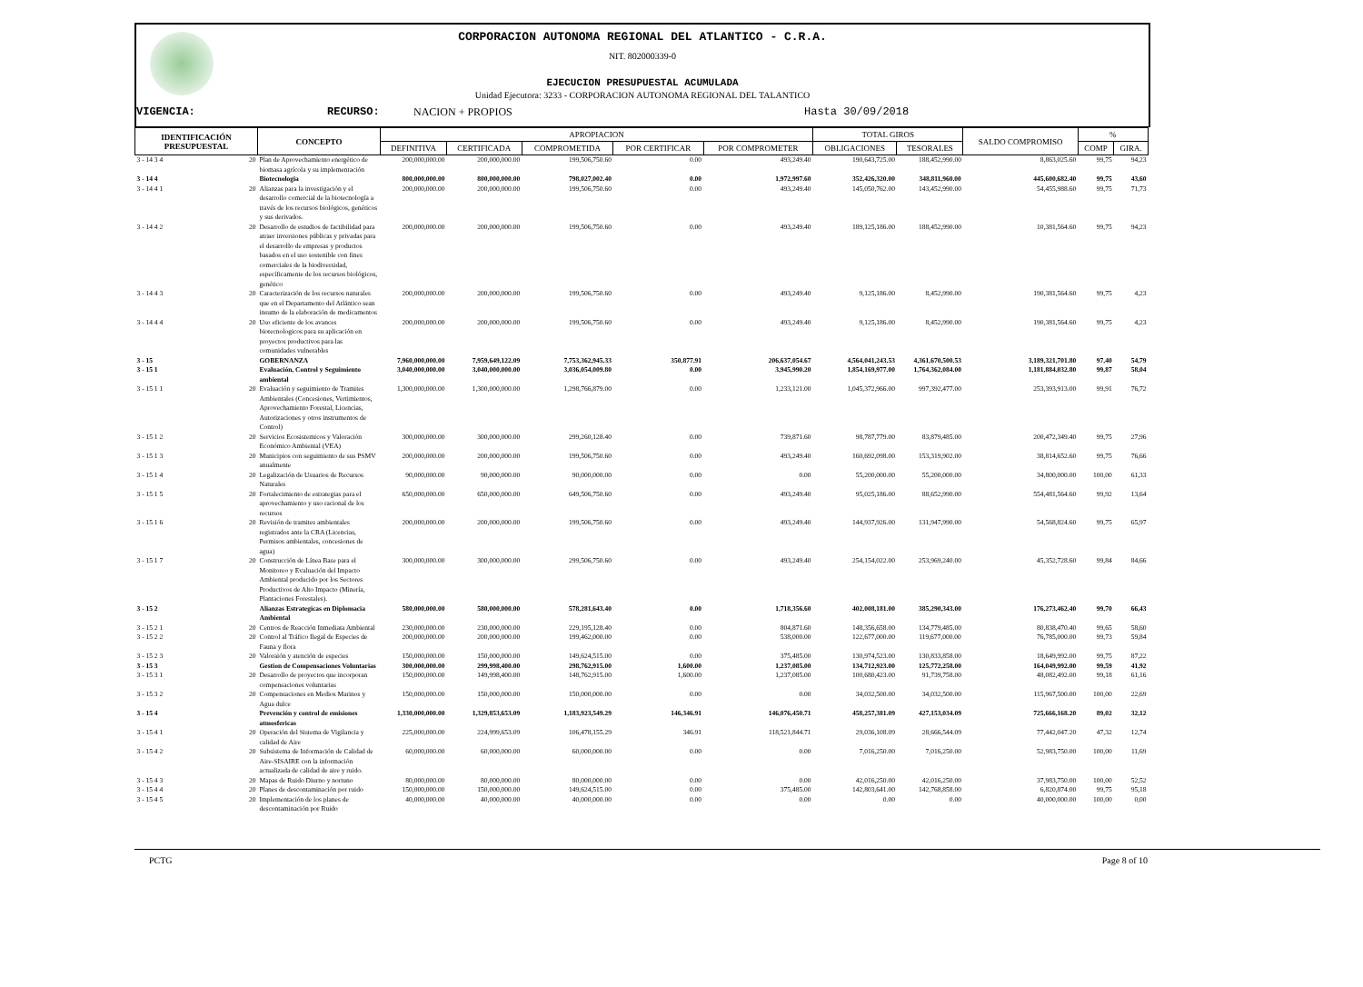CORPORACION AUTONOMA REGIONAL DEL ATLANTICO - C.R.A.
NIT. 802000339-0
EJECUCION PRESUPUESTAL ACUMULADA
Unidad Ejecutora: 3233 - CORPORACION AUTONOMA REGIONAL DEL TALANTICO
VIGENCIA: RECURSO: NACION + PROPIOS Hasta 30/09/2018
| IDENTIFICACIÓN PRESUPUESTAL | CONCEPTO | APROPIACION | | | | | TOTAL GIROS | | SALDO COMPROMISO | % | |
| --- | --- | --- | --- | --- | --- | --- | --- | --- | --- | --- | --- |
| | | DEFINITIVA | CERTIFICADA | COMPROMETIDA | POR CERTIFICAR | POR COMPROMETER | OBLIGACIONES | TESORALES | | COMP | GIRA. |
| 3 - 14 3 4 20 | Plan de Aprovechamiento energético de biomasa agrícola y su implementación | 200,000,000.00 | 200,000,000.00 | 199,506,750.60 | 0.00 | 493,249.40 | 190,643,725.00 | 188,452,990.00 | 8,863,025.60 | 99,75 | 94,23 |
| 3 - 14 4 | Biotecnologia | 800,000,000.00 | 800,000,000.00 | 798,027,002.40 | 0.00 | 1,972,997.60 | 352,426,320.00 | 348,811,960.00 | 445,600,682.40 | 99,75 | 43,60 |
| 3 - 14 4 1 20 | Alianzas para la investigación y el desarrollo comercial de la biotecnología a través de los recursos biológicos, genéticos y sus derivados. | 200,000,000.00 | 200,000,000.00 | 199,506,750.60 | 0.00 | 493,249.40 | 145,050,762.00 | 143,452,990.00 | 54,455,988.60 | 99,75 | 71,73 |
| 3 - 14 4 2 20 | Desarrollo de estudios de factibilidad para atraer inversiones públicas y privadas para el desarrollo de empresas y productos basados en el uso sostenible con fines comerciales de la biodiversidad, específicamente de los recursos biológicos, genético | 200,000,000.00 | 200,000,000.00 | 199,506,750.60 | 0.00 | 493,249.40 | 189,125,186.00 | 188,452,990.00 | 10,381,564.60 | 99,75 | 94,23 |
| 3 - 14 4 3 20 | Caracterización de los recursos naturales que en el Departamento del Atlántico sean insumo de la elaboración de medicamentos | 200,000,000.00 | 200,000,000.00 | 199,506,750.60 | 0.00 | 493,249.40 | 9,125,186.00 | 8,452,990.00 | 190,381,564.60 | 99,75 | 4,23 |
| 3 - 14 4 4 20 | Uso eficiente de los avances biotecnologicos para su aplicación en proyectos productivos para las comunidades vulnerables | 200,000,000.00 | 200,000,000.00 | 199,506,750.60 | 0.00 | 493,249.40 | 9,125,186.00 | 8,452,990.00 | 190,381,564.60 | 99,75 | 4,23 |
| 3 - 15 | GOBERNANZA | 7,960,000,000.00 | 7,959,649,122.09 | 7,753,362,945.33 | 350,877.91 | 206,637,054.67 | 4,564,041,243.53 | 4,361,670,500.53 | 3,189,321,701.80 | 97,40 | 54,79 |
| 3 - 15 1 | Evaluación, Control y Seguimiento ambiental | 3,040,000,000.00 | 3,040,000,000.00 | 3,036,054,009.80 | 0.00 | 3,945,990.20 | 1,854,169,977.00 | 1,764,362,084.00 | 1,181,884,032.80 | 99,87 | 58,04 |
| 3 - 15 1 1 20 | Evaluación y seguimiento de Tramites Ambientales (Concesiones, Vertimientos, Aprovechamiento Forestal, Licencias, Autorizaciones y otros instrumentos de Control) | 1,300,000,000.00 | 1,300,000,000.00 | 1,298,766,879.00 | 0.00 | 1,233,121.00 | 1,045,372,966.00 | 997,392,477.00 | 253,393,913.00 | 99,91 | 76,72 |
| 3 - 15 1 2 20 | Servicios Ecosistemicos y Valoración Económico Ambiental (VEA) | 300,000,000.00 | 300,000,000.00 | 299,260,128.40 | 0.00 | 739,871.60 | 98,787,779.00 | 83,879,485.00 | 200,472,349.40 | 99,75 | 27,96 |
| 3 - 15 1 3 20 | Municipios con seguimiento de sus PSMV anualmente | 200,000,000.00 | 200,000,000.00 | 199,506,750.60 | 0.00 | 493,249.40 | 160,692,098.00 | 153,319,902.00 | 38,814,652.60 | 99,75 | 76,66 |
| 3 - 15 1 4 20 | Legalización de Usuarios de Recursos Naturales | 90,000,000.00 | 90,000,000.00 | 90,000,000.00 | 0.00 | 0.00 | 55,200,000.00 | 55,200,000.00 | 34,800,000.00 | 100,00 | 61,33 |
| 3 - 15 1 5 20 | Fortalecimiento de estrategias para el aprovechamiento y uso racional de los recursos | 650,000,000.00 | 650,000,000.00 | 649,506,750.60 | 0.00 | 493,249.40 | 95,025,186.00 | 88,652,990.00 | 554,481,564.60 | 99,92 | 13,64 |
| 3 - 15 1 6 20 | Revisión de tramites ambientales registrados ante la CRA (Licencias, Permisos ambientales, concesiones de agua) | 200,000,000.00 | 200,000,000.00 | 199,506,750.60 | 0.00 | 493,249.40 | 144,937,926.00 | 131,947,990.00 | 54,568,824.60 | 99,75 | 65,97 |
| 3 - 15 1 7 20 | Construcción de Línea Base para el Monitoreo y Evaluación del Impacto Ambiental producido por los Sectores Productivos de Alto Impacto (Minería, Plantaciones Forestales). | 300,000,000.00 | 300,000,000.00 | 299,506,750.60 | 0.00 | 493,249.40 | 254,154,022.00 | 253,969,240.00 | 45,352,728.60 | 99,84 | 84,66 |
| 3 - 15 2 | Alianzas Estrategicas en Diplomacia Ambiental | 580,000,000.00 | 580,000,000.00 | 578,281,643.40 | 0.00 | 1,718,356.60 | 402,008,181.00 | 385,290,343.00 | 176,273,462.40 | 99,70 | 66,43 |
| 3 - 15 2 1 20 | Centros de Reacción Inmediata Ambiental | 230,000,000.00 | 230,000,000.00 | 229,195,128.40 | 0.00 | 804,871.60 | 148,356,658.00 | 134,779,485.00 | 80,838,470.40 | 99,65 | 58,60 |
| 3 - 15 2 2 20 | Control al Tráfico Ilegal de Especies de Fauna y flora | 200,000,000.00 | 200,000,000.00 | 199,462,000.00 | 0.00 | 538,000.00 | 122,677,000.00 | 119,677,000.00 | 76,785,000.00 | 99,73 | 59,84 |
| 3 - 15 2 3 20 | Valoraión y atención de especies | 150,000,000.00 | 150,000,000.00 | 149,624,515.00 | 0.00 | 375,485.00 | 130,974,523.00 | 130,833,858.00 | 18,649,992.00 | 99,75 | 87,22 |
| 3 - 15 3 | Gestion de Compensaciones Voluntarias | 300,000,000.00 | 299,998,400.00 | 298,762,915.00 | 1,600.00 | 1,237,085.00 | 134,712,923.00 | 125,772,258.00 | 164,049,992.00 | 99,59 | 41,92 |
| 3 - 15 3 1 20 | Desarrollo de proyectos que incorporan compensaciones voluntarias | 150,000,000.00 | 149,998,400.00 | 148,762,915.00 | 1,600.00 | 1,237,085.00 | 100,680,423.00 | 91,739,758.00 | 48,082,492.00 | 99,18 | 61,16 |
| 3 - 15 3 2 20 | Compensaciones en Medios Marinos y Agua dulce | 150,000,000.00 | 150,000,000.00 | 150,000,000.00 | 0.00 | 0.00 | 34,032,500.00 | 34,032,500.00 | 115,967,500.00 | 100,00 | 22,69 |
| 3 - 15 4 | Prevención y control de emisiones atmosfericas | 1,330,000,000.00 | 1,329,853,653.09 | 1,183,923,549.29 | 146,346.91 | 146,076,450.71 | 458,257,381.09 | 427,153,034.09 | 725,666,168.20 | 89,02 | 32,12 |
| 3 - 15 4 1 20 | Operación del Sistema de Vigilancia y calidad de Aire | 225,000,000.00 | 224,999,653.09 | 106,478,155.29 | 346.91 | 118,521,844.71 | 29,036,108.09 | 28,666,544.09 | 77,442,047.20 | 47,32 | 12,74 |
| 3 - 15 4 2 20 | Subsistema de Información de Calidad de Aire-SISAIRE con la información actualizada de calidad de aire y ruido. | 60,000,000.00 | 60,000,000.00 | 60,000,000.00 | 0.00 | 0.00 | 7,016,250.00 | 7,016,250.00 | 52,983,750.00 | 100,00 | 11,69 |
| 3 - 15 4 3 20 | Mapas de Ruido Diurno y nortuno | 80,000,000.00 | 80,000,000.00 | 80,000,000.00 | 0.00 | 0.00 | 42,016,250.00 | 42,016,250.00 | 37,983,750.00 | 100,00 | 52,52 |
| 3 - 15 4 4 20 | Planes de descontaminación por ruido | 150,000,000.00 | 150,000,000.00 | 149,624,515.00 | 0.00 | 375,485.00 | 142,803,641.00 | 142,768,858.00 | 6,820,874.00 | 99,75 | 95,18 |
| 3 - 15 4 5 20 | Implementación de los planes de descontaminación por Ruido | 40,000,000.00 | 40,000,000.00 | 40,000,000.00 | 0.00 | 0.00 | 0.00 | 0.00 | 40,000,000.00 | 100,00 | 0,00 |
PCTG Page 8 of 10